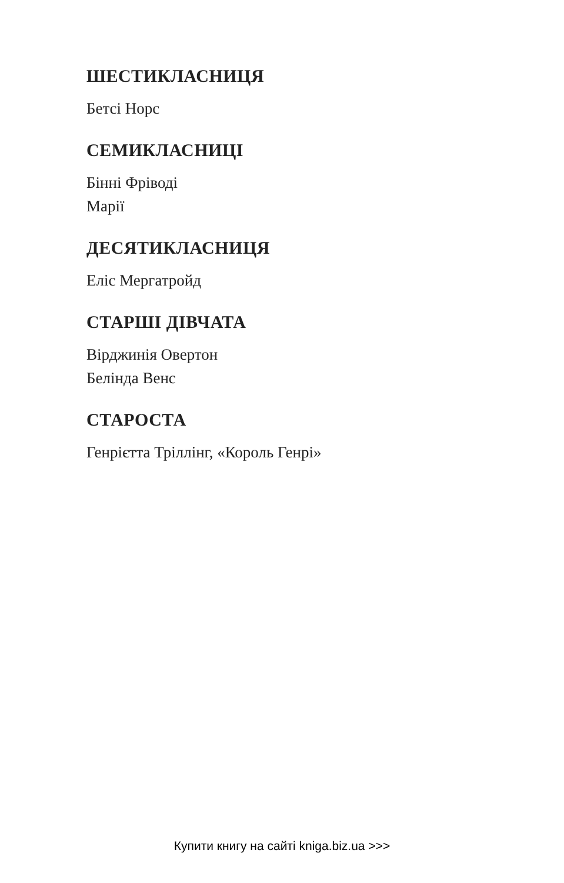ШЕСТИКЛАСНИЦЯ
Бетсі Норс
СЕМИКЛАСНИЦІ
Бінні Фріводі
Марії
ДЕСЯТИКЛАСНИЦЯ
Еліс Мергатройд
СТАРШІ ДІВЧАТА
Вірджинія Овертон
Белінда Венс
СТАРОСТА
Генрієтта Тріллінг, «Король Генрі»
Купити книгу на сайті kniga.biz.ua >>>